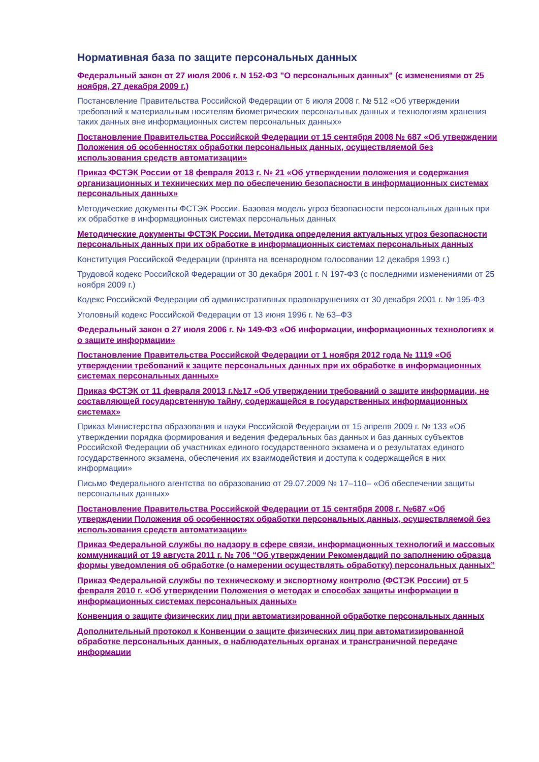Нормативная база по защите персональных данных
Федеральный закон от 27 июля 2006 г. N 152-ФЗ "О персональных данных" (с изменениями от 25 ноября, 27 декабря 2009 г.)
Постановление Правительства Российской Федерации от 6 июля 2008 г. № 512 «Об утверждении требований к материальным носителям биометрических персональных данных и технологиям хранения таких данных вне информационных систем персональных данных»
Постановление Правительства Российской Федерации от 15 сентября 2008 № 687 «Об утверждении Положения об особенностях обработки персональных данных, осуществляемой без использования средств автоматизации»
Приказ ФСТЭК России от 18 февраля 2013 г. № 21 «Об утверждении положения и содержания организационных и технических мер по обеспечению безопасности в информационных системах персональных данных»
Методические документы ФСТЭК России. Базовая модель угроз безопасности персональных данных при их обработке в информационных системах персональных данных
Методические документы ФСТЭК России. Методика определения актуальных угроз безопасности персональных данных при их обработке в информационных системах персональных данных
Конституция Российской Федерации (принята на всенародном голосовании 12 декабря 1993 г.)
Трудовой кодекс Российской Федерации от 30 декабря 2001 г. N 197-ФЗ (с последними изменениями от 25 ноября 2009 г.)
Кодекс Российской Федерации об административных правонарушениях от 30 декабря 2001 г. № 195-ФЗ
Уголовный кодекс Российской Федерации от 13 июня 1996 г. № 63–ФЗ
Федеральный закон о 27 июля 2006 г. № 149-ФЗ «Об информации, информационных технологиях и о защите информации»
Постановление Правительства Российской Федерации от 1 ноября 2012 года № 1119 «Об утверждении требований к защите персональных данных при их обработке в информационных системах персональных данных»
Приказ ФСТЭК от 11 февраля 20013 г.№17 «Об утверждении требований о защите информации, не составляющей государсвтенную тайну, содержащейся в государственных информационных системах»
Приказ Министерства образования и науки Российской Федерации от 15 апреля 2009 г. № 133 «Об утверждении порядка формирования и ведения федеральных баз данных и баз данных субъектов Российской Федерации об участниках единого государственного экзамена и о результатах единого государственного экзамена, обеспечения их взаимодействия и доступа к содержащейся в них информации»
Письмо Федерального агентства по образованию от 29.07.2009 № 17–110– «Об обеспечении защиты персональных данных»
Постановление Правительства Российской Федерации от 15 сентября 2008 г. №687 «Об утверждении Положения об особенностях обработки персональных данных, осуществляемой без использования средств автоматизации»
Приказ Федеральной службы по надзору в сфере связи, информационных технологий и массовых коммуникаций от 19 августа 2011 г. № 706 “Об утверждении Рекомендаций по заполнению образца формы уведомления об обработке (о намерении осуществлять обработку) персональных данных”
Приказ Федеральной службы по техническому и экспортному контролю (ФСТЭК России) от 5 февраля 2010 г. «Об утверждении Положения о методах и способах защиты информации в информационных системах персональных данных»
Конвенция о защите физических лиц при автоматизированной обработке персональных данных
Дополнительный протокол к Конвенции о защите физических лиц при автоматизированной обработке персональных данных, о наблюдательных органах и трансграничной передаче информации